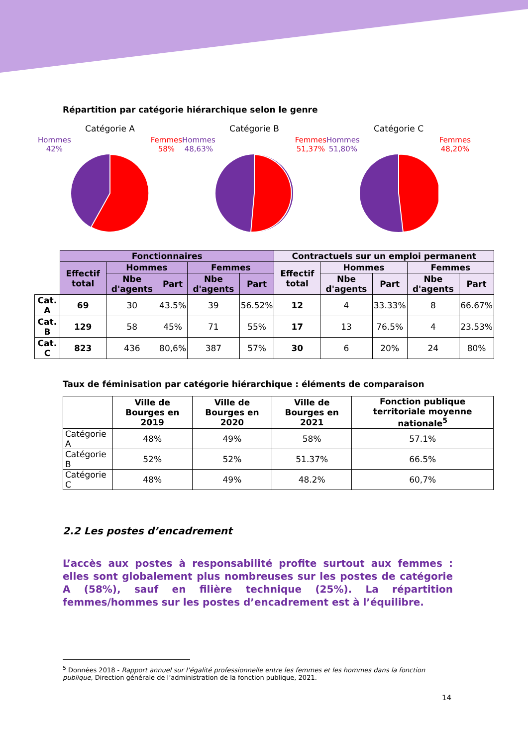Répartition par catégorie hiérarchique selon le genre
Catégorie A
Hommes
42% Femmes
58%
Catégorie B
Hommes
48,63% Femmes
51,37%
Catégorie C
Hommes
51,80% Femmes
48,20%
| | Fonctionnaires | | | | | Contractuels sur un emploi permanent | | | | |
| | Effectif total | Hommes | | Femmes | | Effectif total | Hommes | | Femmes | |
| | | Nbe d'agents | Part | Nbe d'agents | Part | | Nbe d'agents | Part | Nbe d'agents | Part |
| Cat. A | 69 | 30 | 43.5% | 39 | 56.52% | 12 | 4 | 33.33% | 8 | 66.67% |
| Cat. B | 129 | 58 | 45% | 71 | 55% | 17 | 13 | 76.5% | 4 | 23.53% |
| Cat. C | 823 | 436 | 80,6% | 387 | 57% | 30 | 6 | 20% | 24 | 80% |
Taux de féminisation par catégorie hiérarchique : éléments de comparaison
| | Ville de Bourges en 2019 | Ville de Bourges en 2020 | Ville de Bourges en 2021 | Fonction publique territoriale moyenne nationale<sup>5</sup> |
| --- | --- | --- | --- | --- |
| Catégorie A | 48% | 49% | 58% | 57.1% |
| Catégorie B | 52% | 52% | 51.37% | 66.5% |
| Catégorie C | 48% | 49% | 48.2% | 60,7% |
2.2 Les postes d’encadrement
L’accès aux postes à responsabilité profite surtout aux femmes : elles sont globalement plus nombreuses sur les postes de catégorie A (58%), sauf en filière technique (25%). La répartition femmes/hommes sur les postes d’encadrement est à l’équilibre.
<sup>5</sup> Données 2018 - Rapport annuel sur l’égalité professionnelle entre les femmes et les hommes dans la fonction publique, Direction générale de l’administration de la fonction publique, 2021.
14